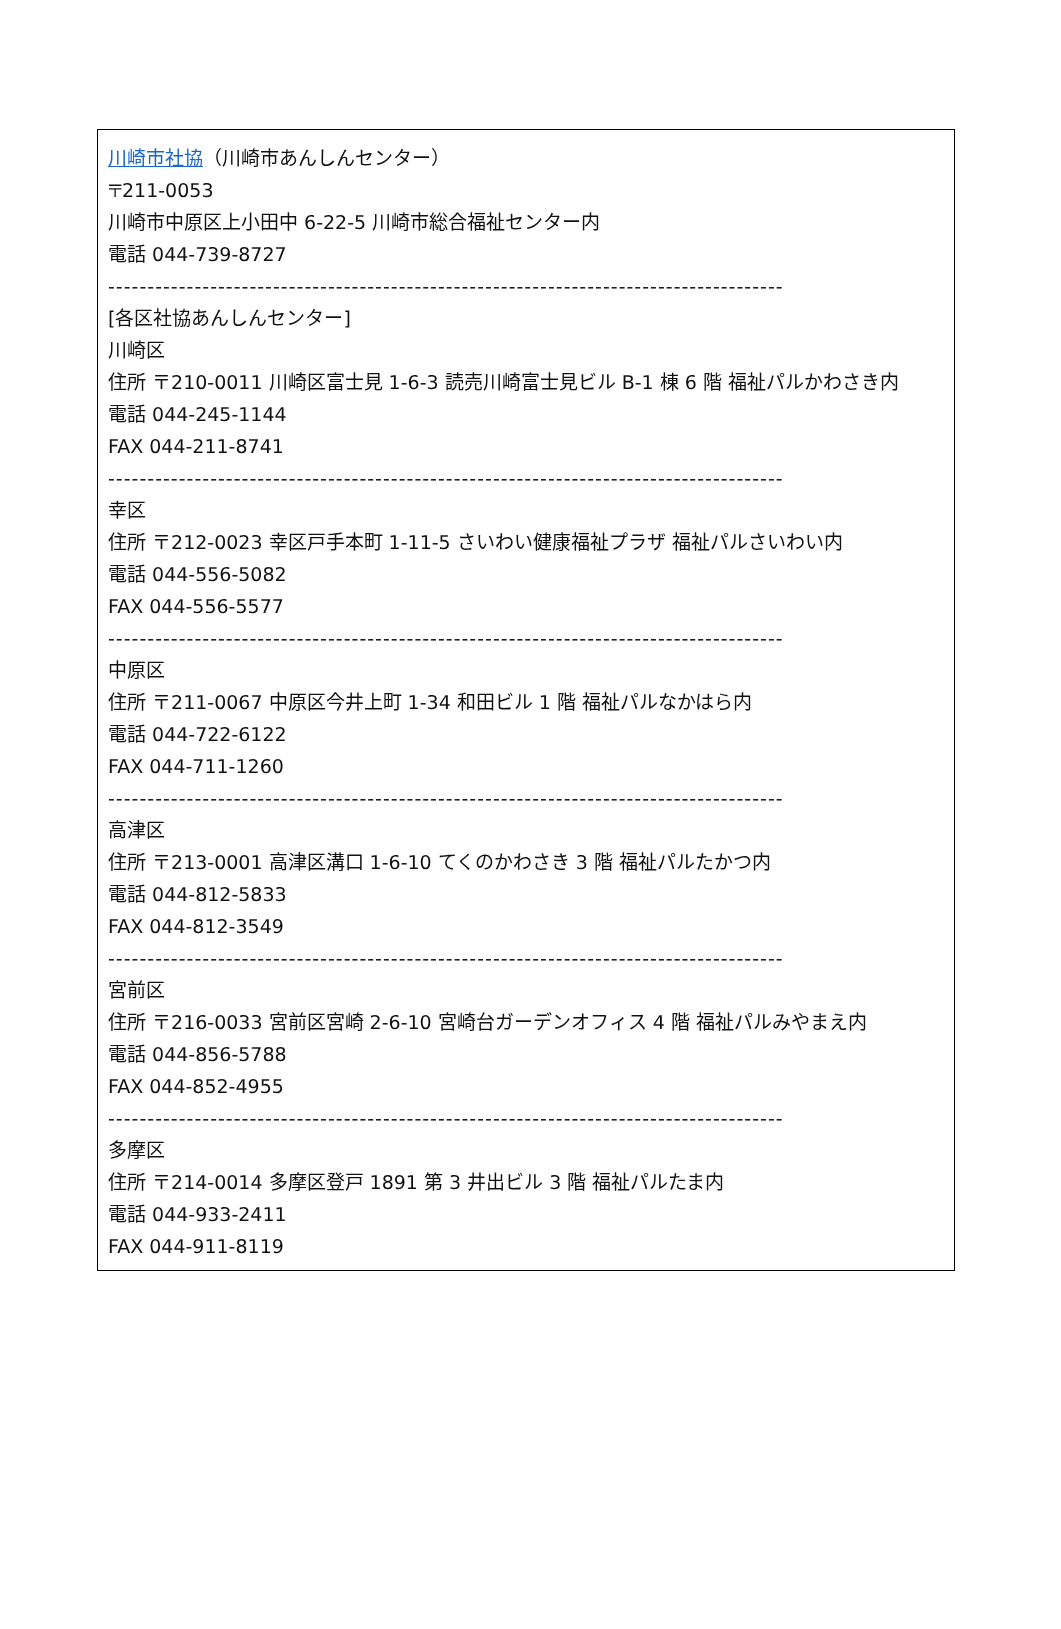川崎市社協（川崎市あんしんセンター）
〒211-0053
川崎市中原区上小田中 6-22-5 川崎市総合福祉センター内
電話 044-739-8727
--------------------------------------------------------------------------------------
[各区社協あんしんセンター]
川崎区
住所 〒210-0011 川崎区富士見 1-6-3 読売川崎富士見ビル B-1 棟 6 階 福祉パルかわさき内
電話 044-245-1144
FAX 044-211-8741
--------------------------------------------------------------------------------------
幸区
住所 〒212-0023 幸区戸手本町 1-11-5 さいわい健康福祉プラザ 福祉パルさいわい内
電話 044-556-5082
FAX 044-556-5577
--------------------------------------------------------------------------------------
中原区
住所 〒211-0067 中原区今井上町 1-34 和田ビル 1 階 福祉パルなかはら内
電話 044-722-6122
FAX 044-711-1260
--------------------------------------------------------------------------------------
高津区
住所 〒213-0001 高津区溝口 1-6-10 てくのかわさき 3 階 福祉パルたかつ内
電話 044-812-5833
FAX 044-812-3549
--------------------------------------------------------------------------------------
宮前区
住所 〒216-0033 宮前区宮崎 2-6-10 宮崎台ガーデンオフィス 4 階 福祉パルみやまえ内
電話 044-856-5788
FAX 044-852-4955
--------------------------------------------------------------------------------------
多摩区
住所 〒214-0014 多摩区登戸 1891 第 3 井出ビル 3 階 福祉パルたま内
電話 044-933-2411
FAX 044-911-8119